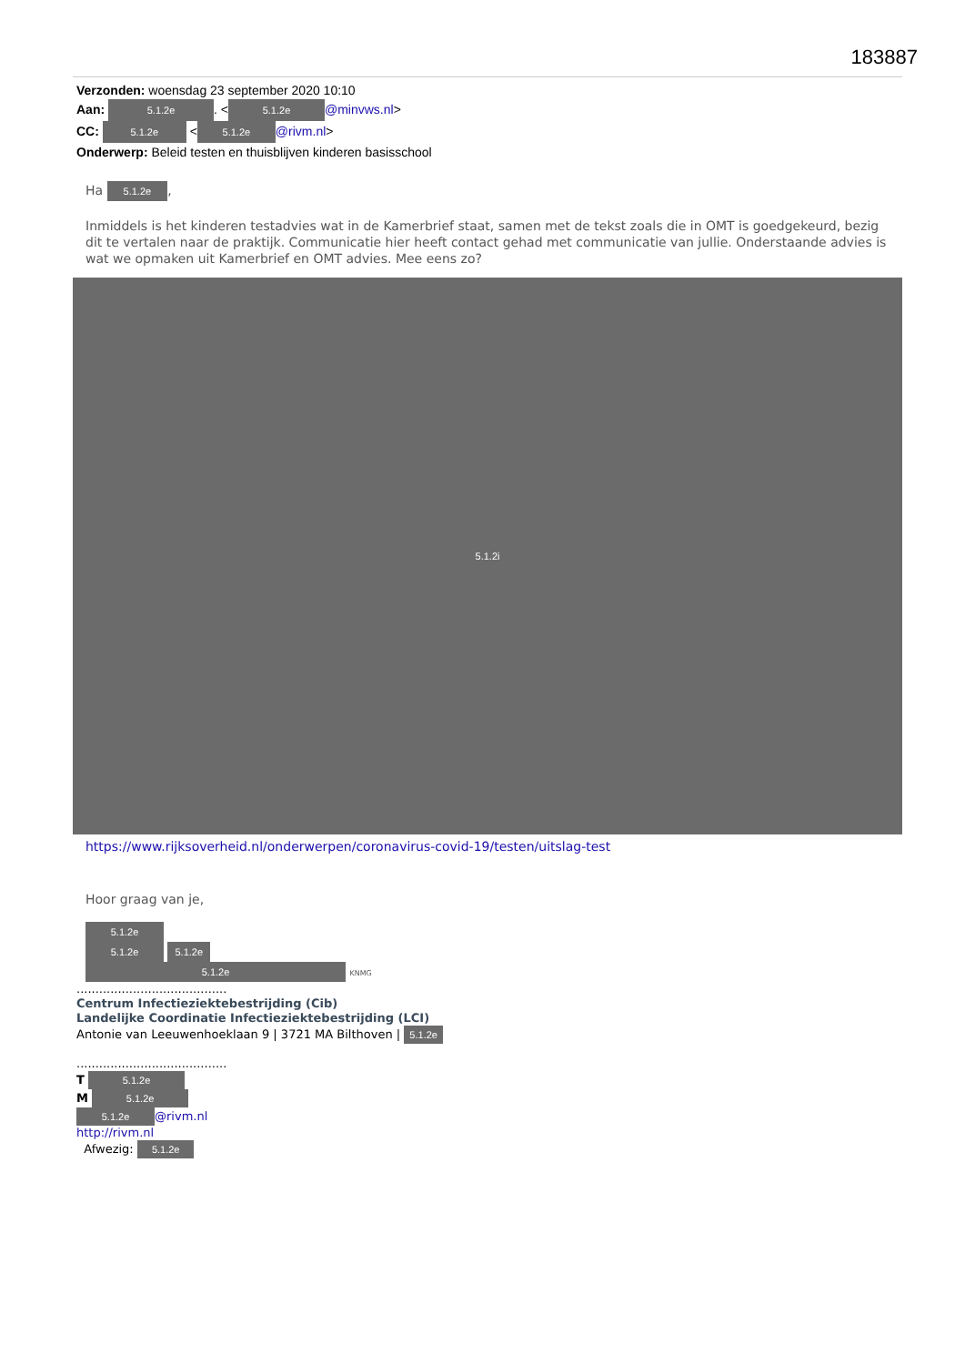183887
Verzonden: woensdag 23 september 2020 10:10
Aan: 5.1.2e. < 5.1.2e @minvws.nl>
CC: 5.1.2e < 5.1.2e @rivm.nl>
Onderwerp: Beleid testen en thuisblijven kinderen basisschool
Ha 5.1.2e,
Inmiddels is het kinderen testadvies wat in de Kamerbrief staat, samen met de tekst zoals die in OMT is goedgekeurd, bezig dit te vertalen naar de praktijk. Communicatie hier heeft contact gehad met communicatie van jullie. Onderstaande advies is wat we opmaken uit Kamerbrief en OMT advies. Mee eens zo?
5.1.2i
https://www.rijksoverheid.nl/onderwerpen/coronavirus-covid-19/testen/uitslag-test
Hoor graag van je,
5.1.2e
5.1.2e 5.1.2e
5.1.2e KNMG
........................................
Centrum Infectieziektebestrijding (Cib)
Landelijke Coordinatie Infectieziektebestrijding (LCI)
Antonie van Leeuwenhoeklaan 9 | 3721 MA Bilthoven | 5.1.2e
........................................
T 5.1.2e
M 5.1.2e
5.1.2e @rivm.nl
http://rivm.nl
Afwezig: 5.1.2e